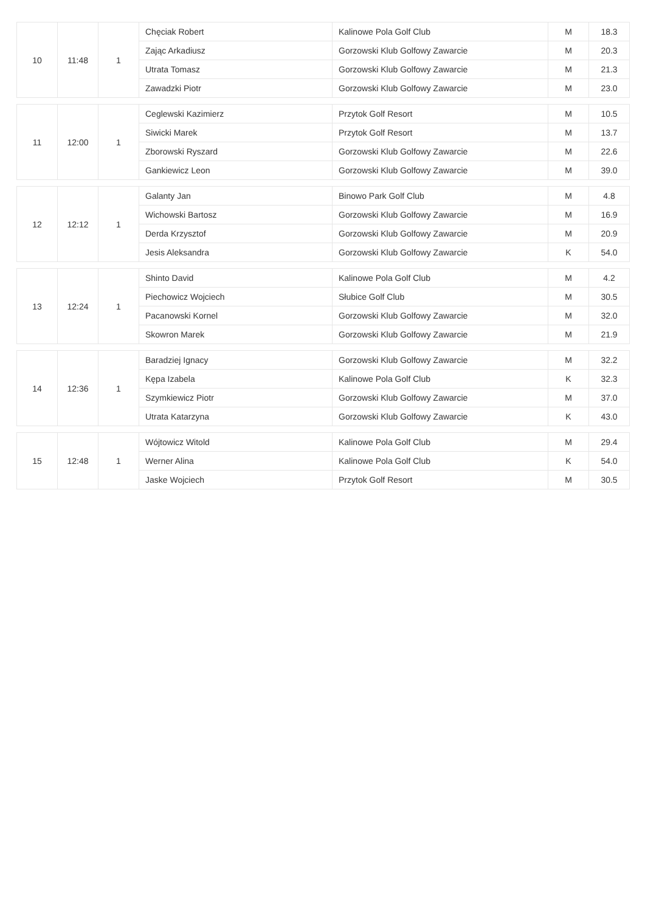| 10 | 11:48 | 1 | Chęciak Robert | Kalinowe Pola Golf Club | M | 18.3 |
| | | | Zając Arkadiusz | Gorzowski Klub Golfowy Zawarcie | M | 20.3 |
| | | | Utrata Tomasz | Gorzowski Klub Golfowy Zawarcie | M | 21.3 |
| | | | Zawadzki Piotr | Gorzowski Klub Golfowy Zawarcie | M | 23.0 |
| 11 | 12:00 | 1 | Ceglewski Kazimierz | Przytok Golf Resort | M | 10.5 |
| | | | Siwicki Marek | Przytok Golf Resort | M | 13.7 |
| | | | Zborowski Ryszard | Gorzowski Klub Golfowy Zawarcie | M | 22.6 |
| | | | Gankiewicz Leon | Gorzowski Klub Golfowy Zawarcie | M | 39.0 |
| 12 | 12:12 | 1 | Galanty Jan | Binowo Park Golf Club | M | 4.8 |
| | | | Wichowski Bartosz | Gorzowski Klub Golfowy Zawarcie | M | 16.9 |
| | | | Derda Krzysztof | Gorzowski Klub Golfowy Zawarcie | M | 20.9 |
| | | | Jesis Aleksandra | Gorzowski Klub Golfowy Zawarcie | K | 54.0 |
| 13 | 12:24 | 1 | Shinto David | Kalinowe Pola Golf Club | M | 4.2 |
| | | | Piechowicz Wojciech | Słubice Golf Club | M | 30.5 |
| | | | Pacanowski Kornel | Gorzowski Klub Golfowy Zawarcie | M | 32.0 |
| | | | Skowron Marek | Gorzowski Klub Golfowy Zawarcie | M | 21.9 |
| 14 | 12:36 | 1 | Baradziej Ignacy | Gorzowski Klub Golfowy Zawarcie | M | 32.2 |
| | | | Kępa Izabela | Kalinowe Pola Golf Club | K | 32.3 |
| | | | Szymkiewicz Piotr | Gorzowski Klub Golfowy Zawarcie | M | 37.0 |
| | | | Utrata Katarzyna | Gorzowski Klub Golfowy Zawarcie | K | 43.0 |
| 15 | 12:48 | 1 | Wójtowicz Witold | Kalinowe Pola Golf Club | M | 29.4 |
| | | | Werner Alina | Kalinowe Pola Golf Club | K | 54.0 |
| | | | Jaske Wojciech | Przytok Golf Resort | M | 30.5 |